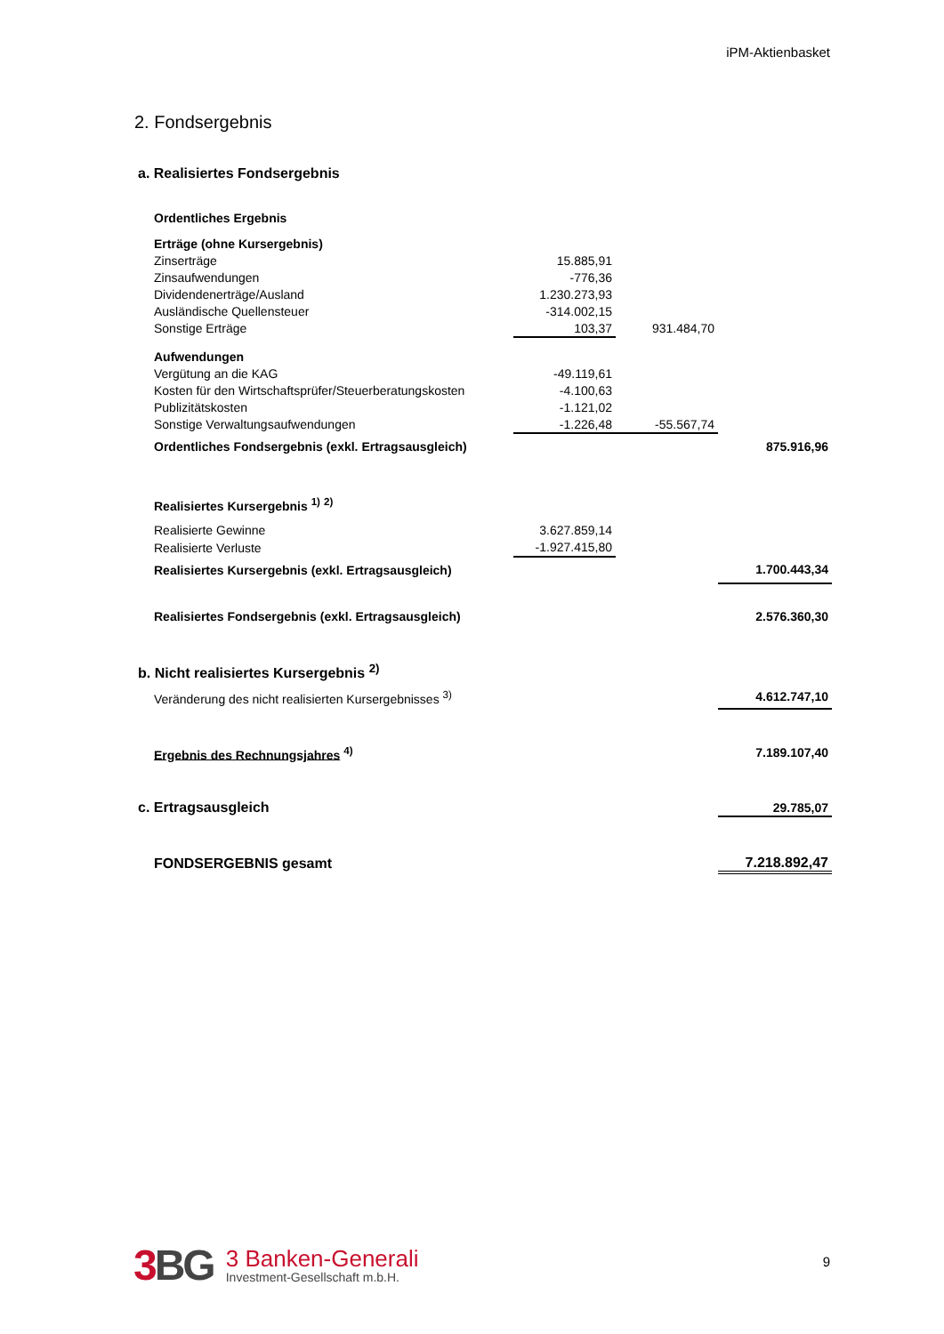iPM-Aktienbasket
2. Fondsergebnis
| a. Realisiertes Fondsergebnis | | | |
| Ordentliches Ergebnis | | | |
| Erträge (ohne Kursergebnis) | | | |
| Zinserträge | 15.885,91 | | |
| Zinsaufwendungen | -776,36 | | |
| Dividendenerträge/Ausland | 1.230.273,93 | | |
| Ausländische Quellensteuer | -314.002,15 | | |
| Sonstige Erträge | 103,37 | 931.484,70 | |
| Aufwendungen | | | |
| Vergütung an die KAG | -49.119,61 | | |
| Kosten für den Wirtschaftsprüfer/Steuerberatungskosten | -4.100,63 | | |
| Publizitätskosten | -1.121,02 | | |
| Sonstige Verwaltungsaufwendungen | -1.226,48 | -55.567,74 | |
| Ordentliches Fondsergebnis (exkl. Ertragsausgleich) | | | 875.916,96 |
| Realisiertes Kursergebnis <sup>1)</sup> <sup>2)</sup> | | | |
| Realisierte Gewinne | 3.627.859,14 | | |
| Realisierte Verluste | -1.927.415,80 | | |
| Realisiertes Kursergebnis (exkl. Ertragsausgleich) | | | 1.700.443,34 |
| Realisiertes Fondsergebnis (exkl. Ertragsausgleich) | | | 2.576.360,30 |
| b. Nicht realisiertes Kursergebnis <sup>2)</sup> | | | |
| Veränderung des nicht realisierten Kursergebnisses <sup>3)</sup> | | | 4.612.747,10 |
| Ergebnis des Rechnungsjahres <sup>4)</sup> | | | 7.189.107,40 |
| c. Ertragsausgleich | | | 29.785,07 |
| FONDSERGEBNIS gesamt | | | 7.218.892,47 |
3 BG
3 Banken-Generali
Investment-Gesellschaft m.b.H.
9